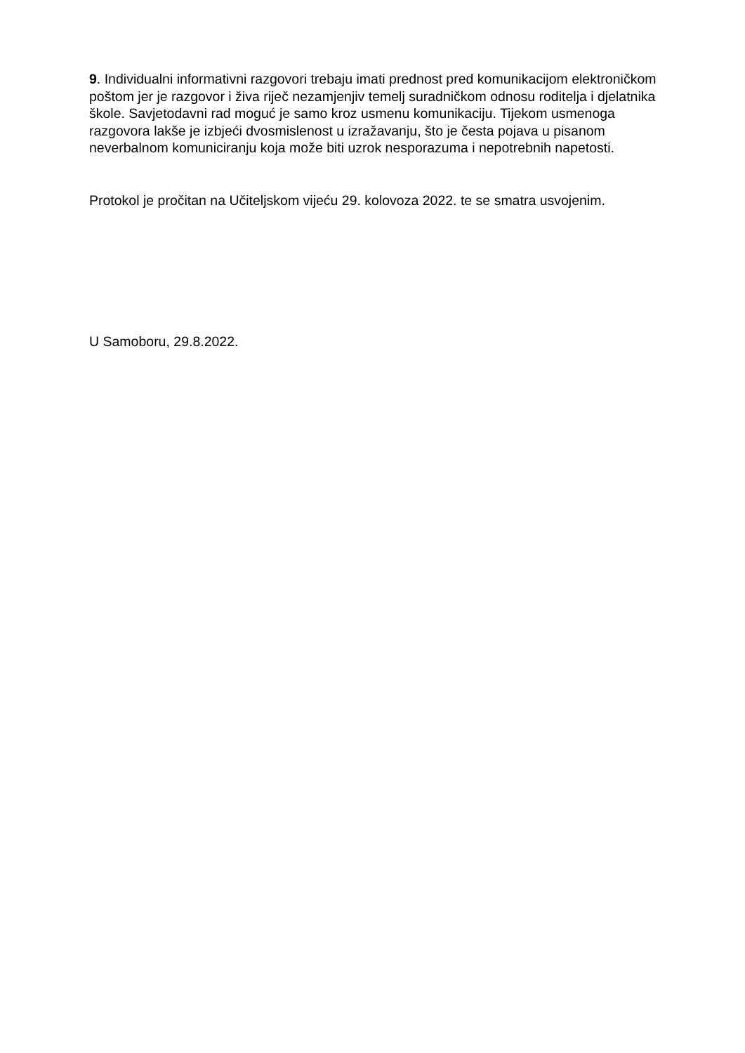9. Individualni informativni razgovori trebaju imati prednost pred komunikacijom elektroničkom poštom jer je razgovor i živa riječ nezamjenjiv temelj suradničkom odnosu roditelja i djelatnika škole. Savjetodavni rad moguć je samo kroz usmenu komunikaciju. Tijekom usmenoga razgovora lakše je izbjeći dvosmislenost u izražavanju, što je česta pojava u pisanom neverbalnom komuniciranju koja može biti uzrok nesporazuma i nepotrebnih napetosti.
Protokol je pročitan na Učiteljskom vijeću 29. kolovoza 2022. te se smatra usvojenim.
U Samoboru, 29.8.2022.